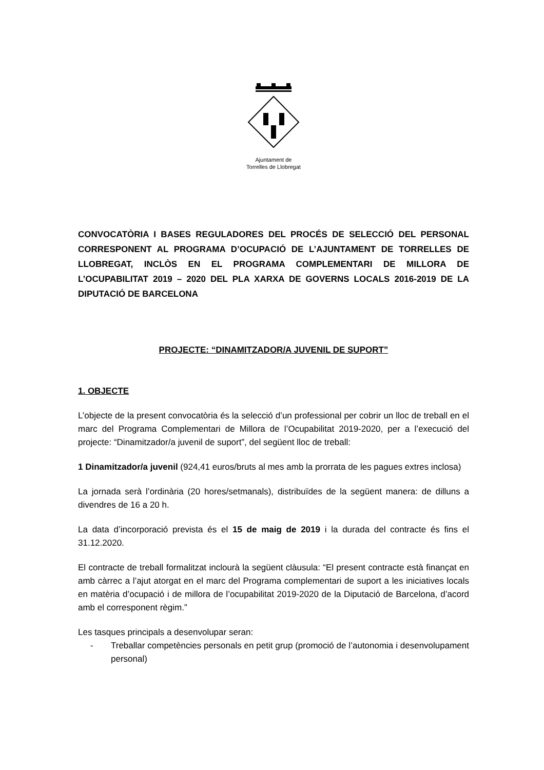Ajuntament de
Torrelles de Llobregat
CONVOCATÒRIA I BASES REGULADORES DEL PROCÉS DE SELECCIÓ DEL PERSONAL CORRESPONENT AL PROGRAMA D’OCUPACIÓ DE L’AJUNTAMENT DE TORRELLES DE LLOBREGAT, INCLÒS EN EL PROGRAMA COMPLEMENTARI DE MILLORA DE L’OCUPABILITAT 2019 – 2020 DEL PLA XARXA DE GOVERNS LOCALS 2016-2019 DE LA DIPUTACIÓ DE BARCELONA
PROJECTE: “DINAMITZADOR/A JUVENIL DE SUPORT”
1. OBJECTE
L’objecte de la present convocatòria és la selecció d’un professional per cobrir un lloc de treball en el marc del Programa Complementari de Millora de l’Ocupabilitat 2019-2020, per a l’execució del projecte: “Dinamitzador/a juvenil de suport”, del següent lloc de treball:
1 Dinamitzador/a juvenil (924,41 euros/bruts al mes amb la prorrata de les pagues extres inclosa)
La jornada serà l’ordinària (20 hores/setmanals), distribuïdes de la següent manera: de dilluns a divendres de 16 a 20 h.
La data d’incorporació prevista és el 15 de maig de 2019 i la durada del contracte és fins el 31.12.2020.
El contracte de treball formalitzat inclourà la següent clàusula: “El present contracte està finançat en amb càrrec a l’ajut atorgat en el marc del Programa complementari de suport a les iniciatives locals en matèria d’ocupació i de millora de l’ocupabilitat 2019-2020 de la Diputació de Barcelona, d’acord amb el corresponent règim.”
Les tasques principals a desenvolupar seran:
- Treballar competències personals en petit grup (promoció de l’autonomia i desenvolupament personal)